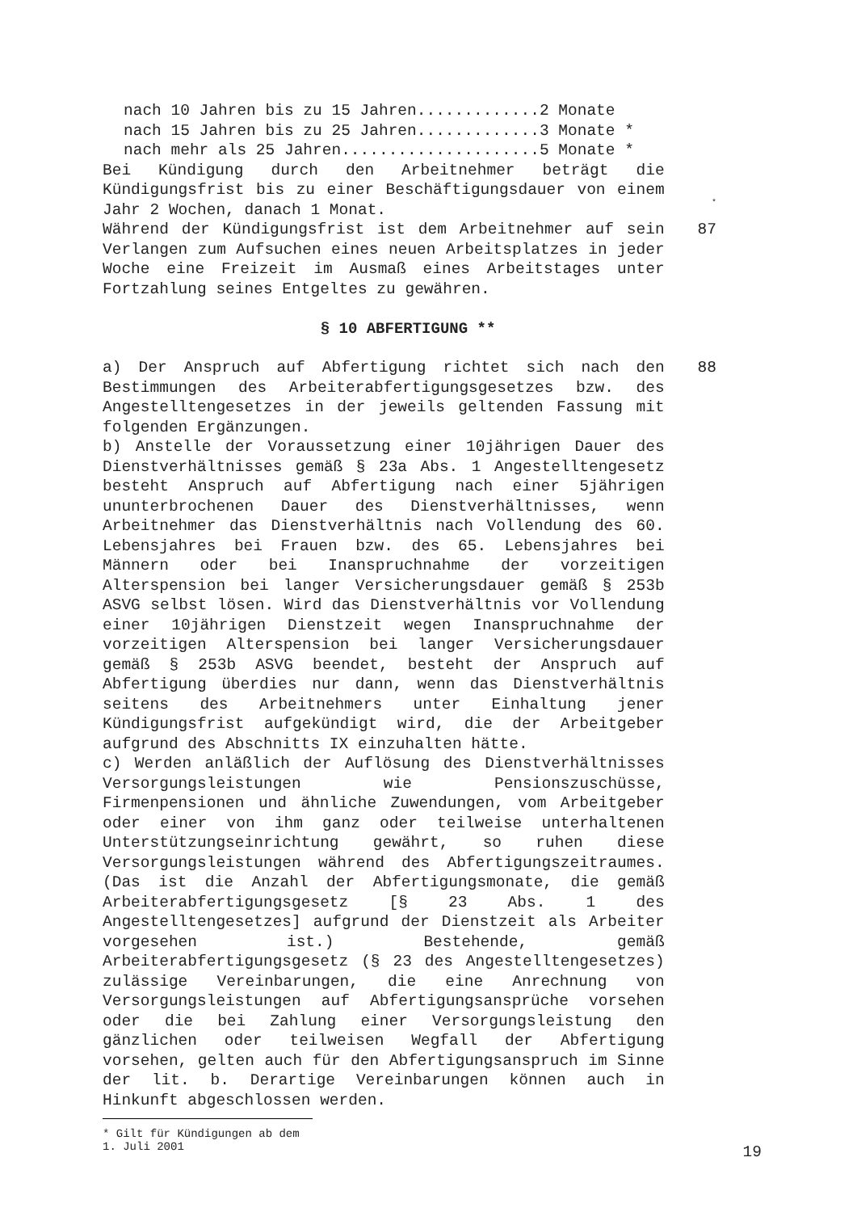nach 10 Jahren bis zu 15 Jahren.............2 Monate nach 15 Jahren bis zu 25 Jahren.............3 Monate * nach mehr als 25 Jahren.....................5 Monate *
Bei Kündigung durch den Arbeitnehmer beträgt die Kündigungsfrist bis zu einer Beschäftigungsdauer von einem Jahr 2 Wochen, danach 1 Monat.
*
Während der Kündigungsfrist ist dem Arbeitnehmer auf sein Verlangen zum Aufsuchen eines neuen Arbeitsplatzes in jeder Woche eine Freizeit im Ausmaß eines Arbeitstages unter Fortzahlung seines Entgeltes zu gewähren.
87
§ 10 ABFERTIGUNG **
a) Der Anspruch auf Abfertigung richtet sich nach den Bestimmungen des Arbeiterabfertigungsgesetzes bzw. des Angestelltengesetzes in der jeweils geltenden Fassung mit folgenden Ergänzungen.
b) Anstelle der Voraussetzung einer 10jährigen Dauer des Dienstverhältnisses gemäß § 23a Abs. 1 Angestelltengesetz besteht Anspruch auf Abfertigung nach einer 5jährigen ununterbrochenen Dauer des Dienstverhältnisses, wenn Arbeitnehmer das Dienstverhältnis nach Vollendung des 60. Lebensjahres bei Frauen bzw. des 65. Lebensjahres bei Männern oder bei Inanspruchnahme der vorzeitigen Alterspension bei langer Versicherungsdauer gemäß § 253b ASVG selbst lösen. Wird das Dienstverhältnis vor Vollendung einer 10jährigen Dienstzeit wegen Inanspruchnahme der vorzeitigen Alterspension bei langer Versicherungsdauer gemäß § 253b ASVG beendet, besteht der Anspruch auf Abfertigung überdies nur dann, wenn das Dienstverhältnis seitens des Arbeitnehmers unter Einhaltung jener Kündigungsfrist aufgekündigt wird, die der Arbeitgeber aufgrund des Abschnitts IX einzuhalten hätte.
c) Werden anläßlich der Auflösung des Dienstverhältnisses Versorgungsleistungen wie Pensionszuschüsse, Firmenpensionen und ähnliche Zuwendungen, vom Arbeitgeber oder einer von ihm ganz oder teilweise unterhaltenen Unterstützungseinrichtung gewährt, so ruhen diese Versorgungsleistungen während des Abfertigungszeitraumes. (Das ist die Anzahl der Abfertigungsmonate, die gemäß Arbeiterabfertigungsgesetz [§ 23 Abs. 1 des Angestelltengesetzes] aufgrund der Dienstzeit als Arbeiter vorgesehen ist.) Bestehende, gemäß Arbeiterabfertigungsgesetz (§ 23 des Angestelltengesetzes) zulässige Vereinbarungen, die eine Anrechnung von Versorgungsleistungen auf Abfertigungsansprüche vorsehen oder die bei Zahlung einer Versorgungsleistung den gänzlichen oder teilweisen Wegfall der Abfertigung vorsehen, gelten auch für den Abfertigungsanspruch im Sinne der lit. b. Derartige Vereinbarungen können auch in Hinkunft abgeschlossen werden.
88
* Gilt für Kündigungen ab dem 1. Juli 2001
19